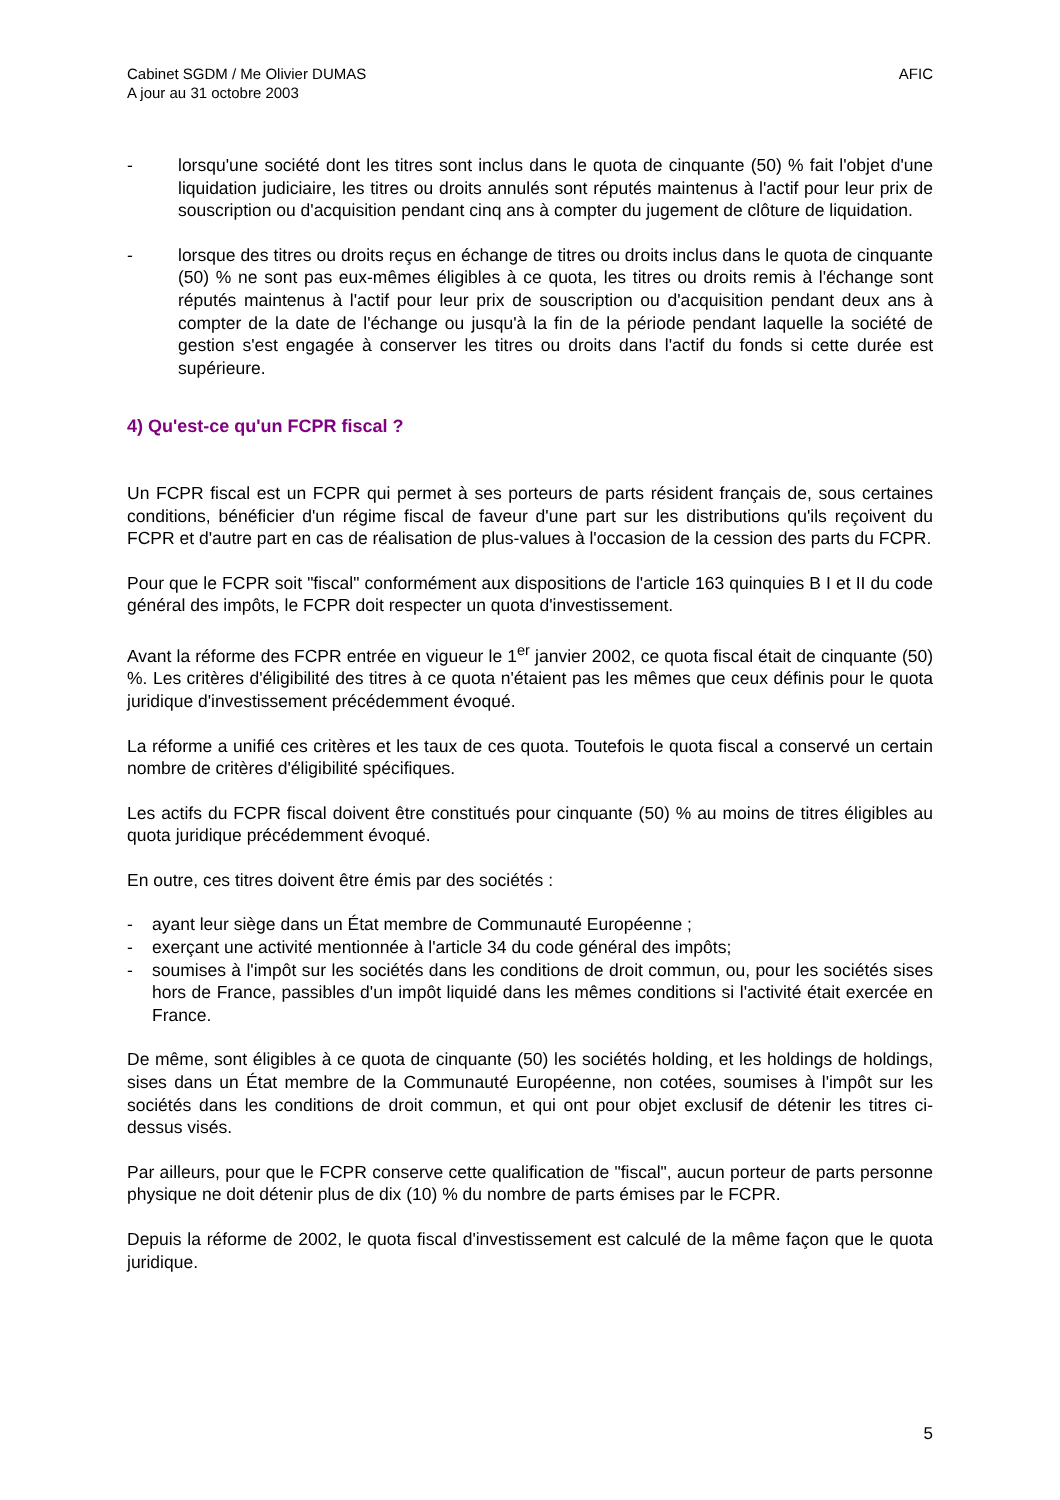Cabinet SGDM / Me Olivier DUMAS
A jour au 31 octobre 2003
AFIC
- lorsqu'une société dont les titres sont inclus dans le quota de cinquante (50) % fait l'objet d'une liquidation judiciaire, les titres ou droits annulés sont réputés maintenus à l'actif pour leur prix de souscription ou d'acquisition pendant cinq ans à compter du jugement de clôture de liquidation.
- lorsque des titres ou droits reçus en échange de titres ou droits inclus dans le quota de cinquante (50) % ne sont pas eux-mêmes éligibles à ce quota, les titres ou droits remis à l'échange sont réputés maintenus à l'actif pour leur prix de souscription ou d'acquisition pendant deux ans à compter de la date de l'échange ou jusqu'à la fin de la période pendant laquelle la société de gestion s'est engagée à conserver les titres ou droits dans l'actif du fonds si cette durée est supérieure.
4) Qu'est-ce qu'un FCPR fiscal ?
Un FCPR fiscal est un FCPR qui permet à ses porteurs de parts résident français de, sous certaines conditions, bénéficier d'un régime fiscal de faveur d'une part sur les distributions qu'ils reçoivent du FCPR et d'autre part en cas de réalisation de plus-values à l'occasion de la cession des parts du FCPR.
Pour que le FCPR soit "fiscal" conformément aux dispositions de l'article 163 quinquies B I et II du code général des impôts, le FCPR doit respecter un quota d'investissement.
Avant la réforme des FCPR entrée en vigueur le 1<sup>er</sup> janvier 2002, ce quota fiscal était de cinquante (50) %. Les critères d'éligibilité des titres à ce quota n'étaient pas les mêmes que ceux définis pour le quota juridique d'investissement précédemment évoqué.
La réforme a unifié ces critères et les taux de ces quota. Toutefois le quota fiscal a conservé un certain nombre de critères d'éligibilité spécifiques.
Les actifs du FCPR fiscal doivent être constitués pour cinquante (50) % au moins de titres éligibles au quota juridique précédemment évoqué.
En outre, ces titres doivent être émis par des sociétés :
- ayant leur siège dans un État membre de Communauté Européenne ;
- exerçant une activité mentionnée à l'article 34 du code général des impôts;
- soumises à l'impôt sur les sociétés dans les conditions de droit commun, ou, pour les sociétés sises hors de France, passibles d'un impôt liquidé dans les mêmes conditions si l'activité était exercée en France.
De même, sont éligibles à ce quota de cinquante (50) les sociétés holding, et les holdings de holdings, sises dans un État membre de la Communauté Européenne, non cotées, soumises à l'impôt sur les sociétés dans les conditions de droit commun, et qui ont pour objet exclusif de détenir les titres ci-dessus visés.
Par ailleurs, pour que le FCPR conserve cette qualification de "fiscal", aucun porteur de parts personne physique ne doit détenir plus de dix (10) % du nombre de parts émises par le FCPR.
Depuis la réforme de 2002, le quota fiscal d'investissement est calculé de la même façon que le quota juridique.
5